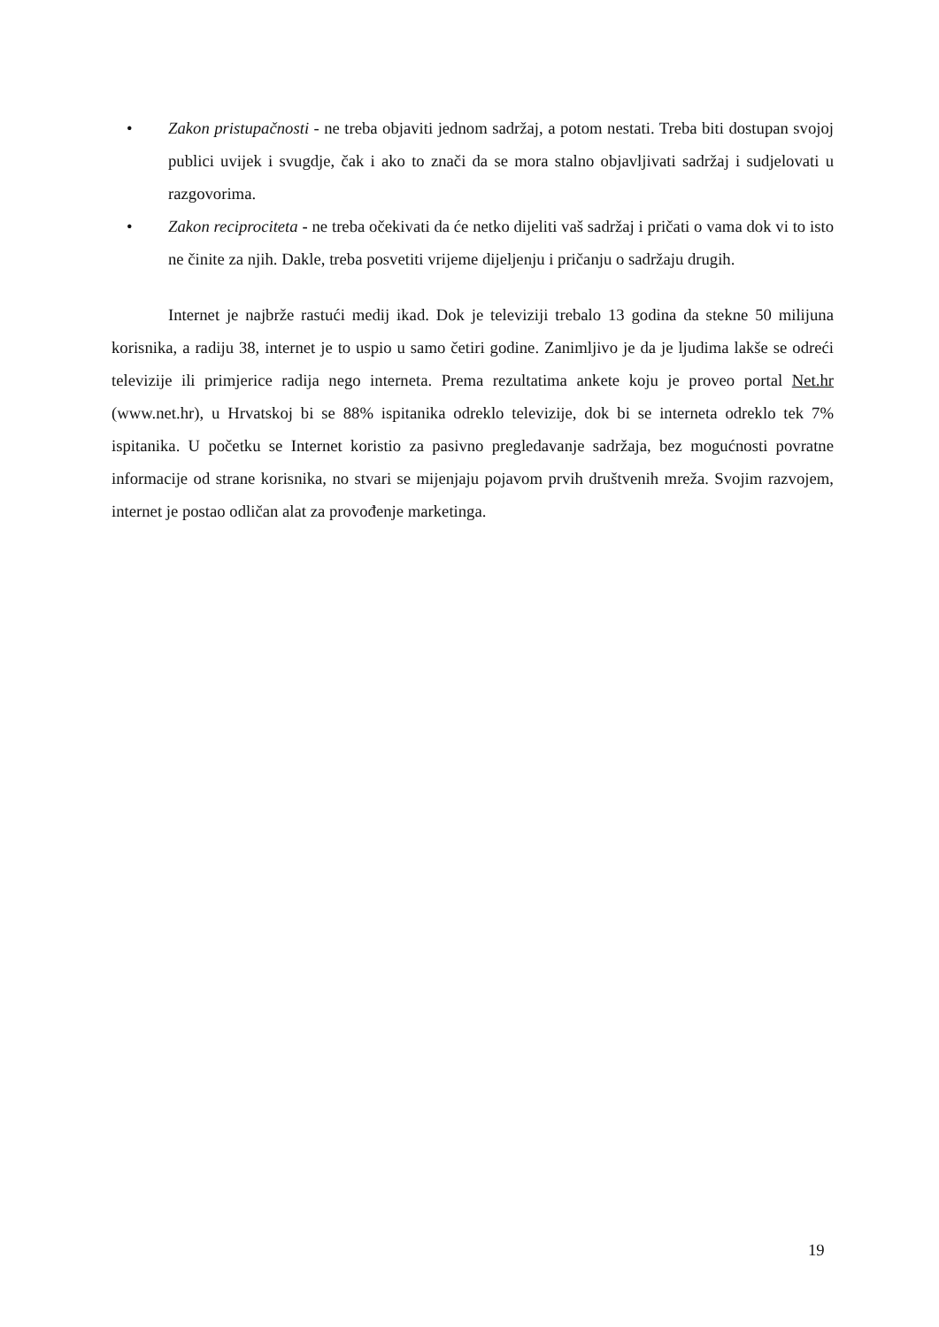• Zakon pristupačnosti - ne treba objaviti jednom sadržaj, a potom nestati. Treba biti dostupan svojoj publici uvijek i svugdje, čak i ako to znači da se mora stalno objavljivati sadržaj i sudjelovati u razgovorima.
• Zakon reciprociteta - ne treba očekivati da će netko dijeliti vaš sadržaj i pričati o vama dok vi to isto ne činite za njih. Dakle, treba posvetiti vrijeme dijeljenju i pričanju o sadržaju drugih.
Internet je najbrže rastući medij ikad. Dok je televiziji trebalo 13 godina da stekne 50 milijuna korisnika, a radiju 38, internet je to uspio u samo četiri godine. Zanimljivo je da je ljudima lakše se odreći televizije ili primjerice radija nego interneta. Prema rezultatima ankete koju je proveo portal Net.hr (www.net.hr), u Hrvatskoj bi se 88% ispitanika odreklo televizije, dok bi se interneta odreklo tek 7% ispitanika. U početku se Internet koristio za pasivno pregledavanje sadržaja, bez mogućnosti povratne informacije od strane korisnika, no stvari se mijenjaju pojavom prvih društvenih mreža. Svojim razvojem, internet je postao odličan alat za provođenje marketinga.
19